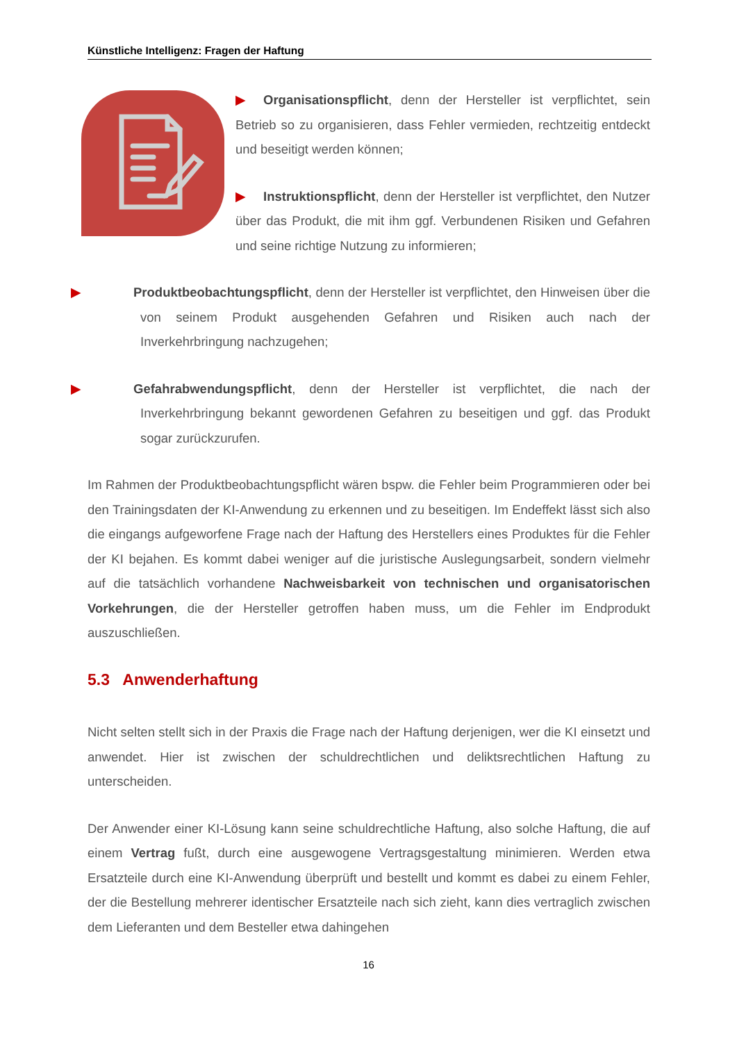Künstliche Intelligenz: Fragen der Haftung
▶ Organisationspflicht, denn der Hersteller ist verpflichtet, sein Betrieb so zu organisieren, dass Fehler vermieden, rechtzeitig entdeckt und beseitigt werden können;
▶ Instruktionspflicht, denn der Hersteller ist verpflichtet, den Nutzer über das Produkt, die mit ihm ggf. Verbundenen Risiken und Gefahren und seine richtige Nutzung zu informieren;
▶ Produktbeobachtungspflicht, denn der Hersteller ist verpflichtet, den Hinweisen über die von seinem Produkt ausgehenden Gefahren und Risiken auch nach der Inverkehrbringung nachzugehen;
▶ Gefahrabwendungspflicht, denn der Hersteller ist verpflichtet, die nach der Inverkehrbringung bekannt gewordenen Gefahren zu beseitigen und ggf. das Produkt sogar zurückzurufen.
Im Rahmen der Produktbeobachtungspflicht wären bspw. die Fehler beim Programmieren oder bei den Trainingsdaten der KI-Anwendung zu erkennen und zu beseitigen. Im Endeffekt lässt sich also die eingangs aufgeworfene Frage nach der Haftung des Herstellers eines Produktes für die Fehler der KI bejahen. Es kommt dabei weniger auf die juristische Auslegungsarbeit, sondern vielmehr auf die tatsächlich vorhandene Nachweisbarkeit von technischen und organisatorischen Vorkehrungen, die der Hersteller getroffen haben muss, um die Fehler im Endprodukt auszuschließen.
5.3 Anwenderhaftung
Nicht selten stellt sich in der Praxis die Frage nach der Haftung derjenigen, wer die KI einsetzt und anwendet. Hier ist zwischen der schuldrechtlichen und deliktsrechtlichen Haftung zu unterscheiden.
Der Anwender einer KI-Lösung kann seine schuldrechtliche Haftung, also solche Haftung, die auf einem Vertrag fußt, durch eine ausgewogene Vertragsgestaltung minimieren. Werden etwa Ersatzteile durch eine KI-Anwendung überprüft und bestellt und kommt es dabei zu einem Fehler, der die Bestellung mehrerer identischer Ersatzteile nach sich zieht, kann dies vertraglich zwischen dem Lieferanten und dem Besteller etwa dahingehen
16